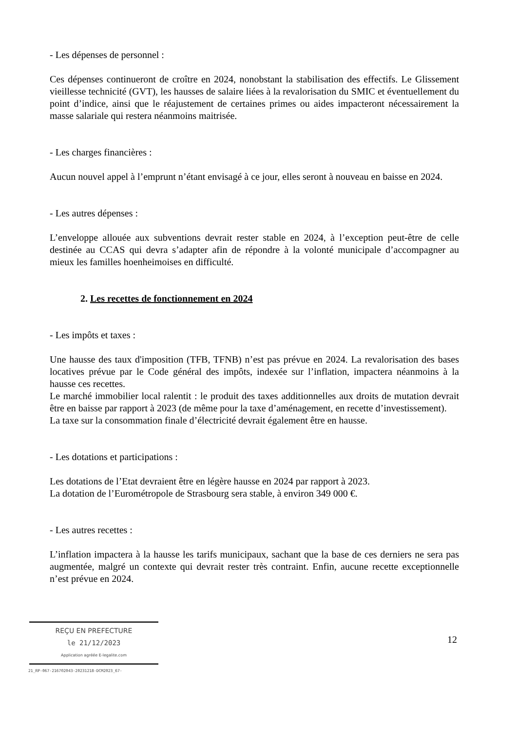- Les dépenses de personnel :
Ces dépenses continueront de croître en 2024, nonobstant la stabilisation des effectifs. Le Glissement vieillesse technicité (GVT), les hausses de salaire liées à la revalorisation du SMIC et éventuellement du point d’indice, ainsi que le réajustement de certaines primes ou aides impacteront nécessairement la masse salariale qui restera néanmoins maitrisée.
- Les charges financières :
Aucun nouvel appel à l’emprunt n’étant envisagé à ce jour, elles seront à nouveau en baisse en 2024.
- Les autres dépenses :
L’enveloppe allouée aux subventions devrait rester stable en 2024, à l’exception peut-être de celle destinée au CCAS qui devra s’adapter afin de répondre à la volonté municipale d’accompagner au mieux les familles hoenheimoises en difficulté.
2. Les recettes de fonctionnement en 2024
- Les impôts et taxes :
Une hausse des taux d'imposition (TFB, TFNB) n’est pas prévue en 2024. La revalorisation des bases locatives prévue par le Code général des impôts, indexée sur l’inflation, impactera néanmoins à la hausse ces recettes.
Le marché immobilier local ralentit : le produit des taxes additionnelles aux droits de mutation devrait être en baisse par rapport à 2023 (de même pour la taxe d’aménagement, en recette d’investissement).
La taxe sur la consommation finale d’électricité devrait également être en hausse.
- Les dotations et participations :
Les dotations de l’Etat devraient être en légère hausse en 2024 par rapport à 2023.
La dotation de l’Eurométropole de Strasbourg sera stable, à environ 349 000 €.
- Les autres recettes :
L’inflation impactera à la hausse les tarifs municipaux, sachant que la base de ces derniers ne sera pas augmentée, malgré un contexte qui devrait rester très contraint. Enfin, aucune recette exceptionnelle n’est prévue en 2024.
REÇU EN PREFECTURE
le 21/12/2023
Application agréée E-legalite.com
21_RP-067-216702043-20231218-DCM2023_67-
12